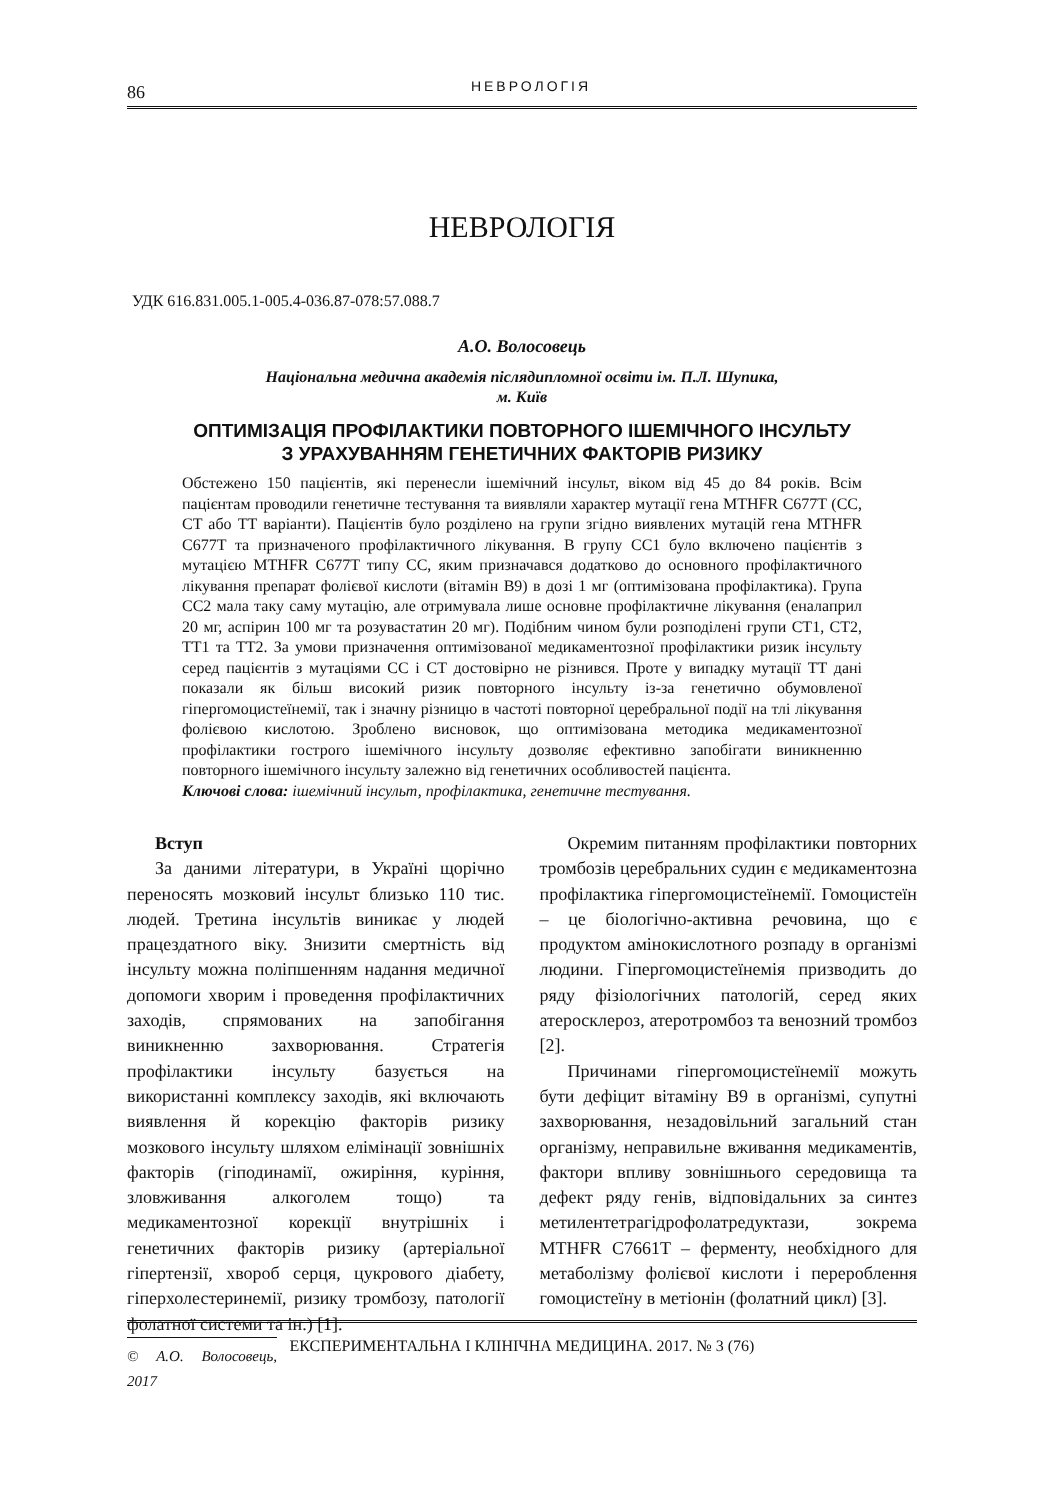86
НЕВРОЛОГІЯ
НЕВРОЛОГІЯ
УДК 616.831.005.1-005.4-036.87-078:57.088.7
А.О. Волосовець
Національна медична академія післядипломної освіти ім. П.Л. Шупика,
м. Київ
ОПТИМІЗАЦІЯ ПРОФІЛАКТИКИ ПОВТОРНОГО ІШЕМІЧНОГО ІНСУЛЬТУ
З УРАХУВАННЯМ ГЕНЕТИЧНИХ ФАКТОРІВ РИЗИКУ
Обстежено 150 пацієнтів, які перенесли ішемічний інсульт, віком від 45 до 84 років. Всім пацієнтам проводили генетичне тестування та виявляли характер мутації гена MTHFR C677T (CC, CT або TT варіанти). Пацієнтів було розділено на групи згідно виявлених мутацій гена MTHFR C677T та призначеного профілактичного лікування. В групу CC1 було включено пацієнтів з мутацією MTHFR C677T типу CC, яким призначався додатково до основного профілактичного лікування препарат фолієвої кислоти (вітамін В9) в дозі 1 мг (оптимізована профілактика). Група CC2 мала таку саму мутацію, але отримувала лише основне профілактичне лікування (еналаприл 20 мг, аспірин 100 мг та розувастатин 20 мг). Подібним чином були розподілені групи CT1, CT2, TT1 та TT2. За умови призначення оптимізованої медикаментозної профілактики ризик інсульту серед пацієнтів з мутаціями CC і CT достовірно не різнився. Проте у випадку мутації TT дані показали як більш високий ризик повторного інсульту із-за генетично обумовленої гіпергомоцистеїнемії, так і значну різницю в частоті повторної церебральної події на тлі лікування фолієвою кислотою. Зроблено висновок, що оптимізована методика медикаментозної профілактики гострого ішемічного інсульту дозволяє ефективно запобігати виникненню повторного ішемічного інсульту залежно від генетичних особливостей пацієнта.
Ключові слова: ішемічний інсульт, профілактика, генетичне тестування.
Вступ
За даними літератури, в Україні щорічно переносять мозковий інсульт близько 110 тис. людей. Третина інсультів виникає у людей працездатного віку. Знизити смертність від інсульту можна поліпшенням надання медичної допомоги хворим і проведення профілактичних заходів, спрямованих на запобігання виникненню захворювання. Стратегія профілактики інсульту базується на використанні комплексу заходів, які включають виявлення й корекцію факторів ризику мозкового інсульту шляхом елімінації зовнішніх факторів (гіподинамії, ожиріння, куріння, зловживання алкоголем тощо) та медикаментозної корекції внутрішніх і генетичних факторів ризику (артеріальної гіпертензії, хвороб серця, цукрового діабету, гіперхолестеринемії, ризику тромбозу, патології фолатної системи та ін.) [1].
© А.О. Волосовець, 2017
Окремим питанням профілактики повторних тромбозів церебральних судин є медикаментозна профілактика гіпергомоцистеїнемії. Гомоцистеїн – це біологічно-активна речовина, що є продуктом амінокислотного розпаду в організмі людини. Гіпергомоцистеїнемія призводить до ряду фізіологічних патологій, серед яких атеросклероз, атеротромбоз та венозний тромбоз [2].
Причинами гіпергомоцистеїнемії можуть бути дефіцит вітаміну В9 в організмі, супутні захворювання, незадовільний загальний стан організму, неправильне вживання медикаментів, фактори впливу зовнішнього середовища та дефект ряду генів, відповідальних за синтез метилентетрагідрофолатредуктази, зокрема MTHFR C7661T – ферменту, необхідного для метаболізму фолієвої кислоти і перероблення гомоцистеїну в метіонін (фолатний цикл) [3].
ЕКСПЕРИМЕНТАЛЬНА І КЛІНІЧНА МЕДИЦИНА. 2017. № 3 (76)